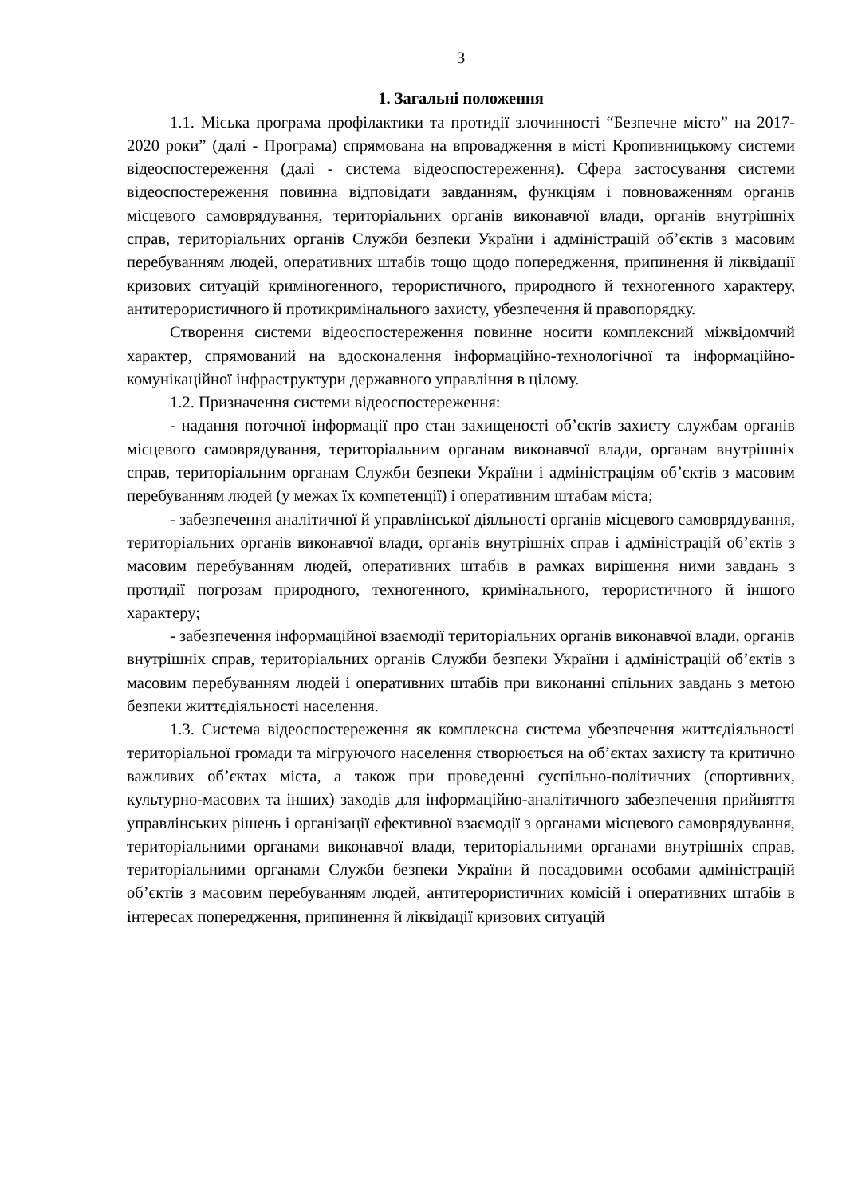3
1. Загальні положення
1.1. Міська програма профілактики та протидії злочинності “Безпечне місто” на 2017-2020 роки” (далі - Програма) спрямована на впровадження в місті Кропивницькому системи відеоспостереження (далі - система відеоспостереження). Сфера застосування системи відеоспостереження повинна відповідати завданням, функціям і повноваженням органів місцевого самоврядування, територіальних органів виконавчої влади, органів внутрішніх справ, територіальних органів Служби безпеки України і адміністрацій об’єктів з масовим перебуванням людей, оперативних штабів тощо щодо попередження, припинення й ліквідації кризових ситуацій криміногенного, терористичного, природного й техногенного характеру, антитерористичного й протикримінального захисту, убезпечення й правопорядку.
Створення системи відеоспостереження повинне носити комплексний міжвідомчий характер, спрямований на вдосконалення інформаційно-технологічної та інформаційно-комунікаційної інфраструктури державного управління в цілому.
1.2. Призначення системи відеоспостереження:
- надання поточної інформації про стан захищеності об’єктів захисту службам органів місцевого самоврядування, територіальним органам виконавчої влади, органам внутрішніх справ, територіальним органам Служби безпеки України і адміністраціям об’єктів з масовим перебуванням людей (у межах їх компетенції) і оперативним штабам міста;
- забезпечення аналітичної й управлінської діяльності органів місцевого самоврядування, територіальних органів виконавчої влади, органів внутрішніх справ і адміністрацій об’єктів з масовим перебуванням людей, оперативних штабів в рамках вирішення ними завдань з протидії погрозам природного, техногенного, кримінального, терористичного й іншого характеру;
- забезпечення інформаційної взаємодії територіальних органів виконавчої влади, органів внутрішніх справ, територіальних органів Служби безпеки України і адміністрацій об’єктів з масовим перебуванням людей і оперативних штабів при виконанні спільних завдань з метою безпеки життєдіяльності населення.
1.3. Система відеоспостереження як комплексна система убезпечення життєдіяльності територіальної громади та мігруючого населення створюється на об’єктах захисту та критично важливих об’єктах міста, а також при проведенні суспільно-політичних (спортивних, культурно-масових та інших) заходів для інформаційно-аналітичного забезпечення прийняття управлінських рішень і організації ефективної взаємодії з органами місцевого самоврядування, територіальними органами виконавчої влади, територіальними органами внутрішніх справ, територіальними органами Служби безпеки України й посадовими особами адміністрацій об’єктів з масовим перебуванням людей, антитерористичних комісій і оперативних штабів в інтересах попередження, припинення й ліквідації кризових ситуацій